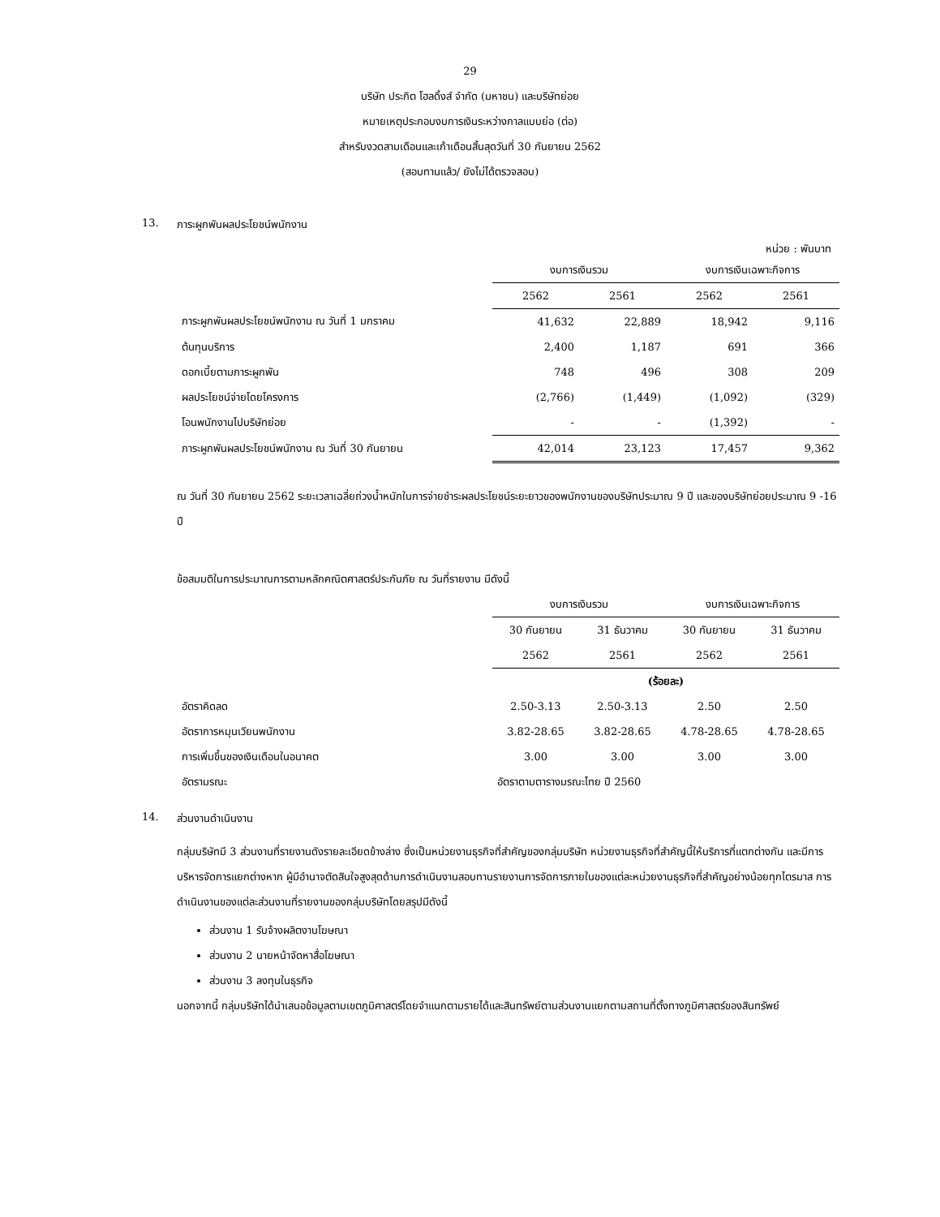29
บริษัท ประกิต โฮลดิ้งส์ จำกัด (มหาชน) และบริษัทย่อย
หมายเหตุประกอบงบการเงินระหว่างกาลแบบย่อ (ต่อ)
สำหรับงวดสามเดือนและเก้าเดือนสิ้นสุดวันที่ 30 กันยายน 2562
(สอบทานแล้ว/ ยังไม่ได้ตรวจสอบ)
13. ภาระผูกพันผลประโยชน์พนักงาน
หน่วย : พันบาท
| | งบการเงินรวม | | งบการเงินเฉพาะกิจการ | |
| | 2562 | 2561 | 2562 | 2561 |
| ภาระผูกพันผลประโยชน์พนักงาน ณ วันที่ 1 มกราคม | 41,632 | 22,889 | 18,942 | 9,116 |
| ต้นทุนบริการ | 2,400 | 1,187 | 691 | 366 |
| ดอกเบี้ยตามภาระผูกพัน | 748 | 496 | 308 | 209 |
| ผลประโยชน์จ่ายโดยโครงการ | (2,766) | (1,449) | (1,092) | (329) |
| โอนพนักงานไปบริษัทย่อย | - | - | (1,392) | - |
| ภาระผูกพันผลประโยชน์พนักงาน ณ วันที่ 30 กันยายน | 42,014 | 23,123 | 17,457 | 9,362 |
ณ วันที่ 30 กันยายน 2562 ระยะเวลาเฉลี่ยถ่วงน้ำหนักในการจ่ายชำระผลประโยชน์ระยะยาวของพนักงานของบริษัทประมาณ 9 ปี และของบริษัทย่อยประมาณ 9 -16 ปี
ข้อสมมติในการประมาณการตามหลักคณิตศาสตร์ประกันภัย ณ วันที่รายงาน มีดังนี้
| | งบการเงินรวม | | งบการเงินเฉพาะกิจการ | |
| | 30 กันยายน | 31 ธันวาคม | 30 กันยายน | 31 ธันวาคม |
| | 2562 | 2561 | 2562 | 2561 |
| | (ร้อยละ) | | | |
| อัตราคิดลด | 2.50-3.13 | 2.50-3.13 | 2.50 | 2.50 |
| อัตราการหมุนเวียนพนักงาน | 3.82-28.65 | 3.82-28.65 | 4.78-28.65 | 4.78-28.65 |
| การเพิ่มขึ้นของเงินเดือนในอนาคต | 3.00 | 3.00 | 3.00 | 3.00 |
| อัตรามรณะ | อัตราตามตารางมรณะไทย ปี 2560 | | | |
14. ส่วนงานดำเนินงาน
กลุ่มบริษัทมี 3 ส่วนงานที่รายงานดังรายละเอียดข้างล่าง ซึ่งเป็นหน่วยงานธุรกิจที่สำคัญของกลุ่มบริษัท หน่วยงานธุรกิจที่สำคัญนี้ให้บริการที่แตกต่างกัน และมีการบริหารจัดการแยกต่างหาก ผู้มีอำนาจตัดสินใจสูงสุดด้านการดำเนินงานสอบทานรายงานการจัดการภายในของแต่ละหน่วยงานธุรกิจที่สำคัญอย่างน้อยทุกไตรมาส การดำเนินงานของแต่ละส่วนงานที่รายงานของกลุ่มบริษัทโดยสรุปมีดังนี้
ส่วนงาน 1 รับจ้างผลิตงานโฆษณา
ส่วนงาน 2 นายหน้าจัดหาสื่อโฆษณา
ส่วนงาน 3 ลงทุนในธุรกิจ
นอกจากนี้ กลุ่มบริษัทได้นำเสนอข้อมูลตามเขตภูมิศาสตร์โดยจำแนกตามรายได้และสินทรัพย์ตามส่วนงานแยกตามสถานที่ตั้งทางภูมิศาสตร์ของสินทรัพย์